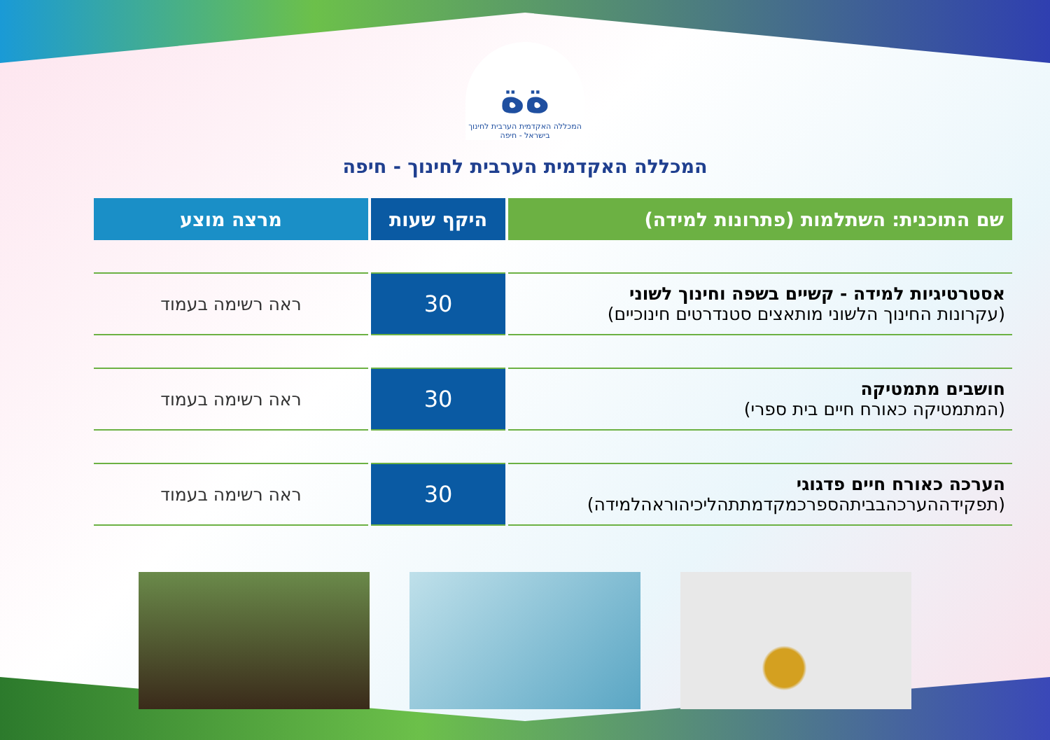ﺓﺓ
המכללה האקדמית הערבית לחינוך בישראל - חיפה
המכללה האקדמית הערבית לחינוך - חיפה
| שם התוכנית: השתלמות (פתרונות למידה) | היקף שעות | מרצה מוצע |
| --- | --- | --- |
| אסטרטיגיות למידה - קשיים בשפה וחינוך לשוני (עקרונות החינוך הלשוני מותאצים סטנדרטים חינוכיים) | 30 | ראה רשימה בעמוד |
| חושבים מתמטיקה (המתמטיקה כאורח חיים בית ספרי) | 30 | ראה רשימה בעמוד |
| הערכה כאורח חיים פדגוגי (תפקידההערכהבביתהספרכמקדמתתהליכיהוראהלמידה) | 30 | ראה רשימה בעמוד |